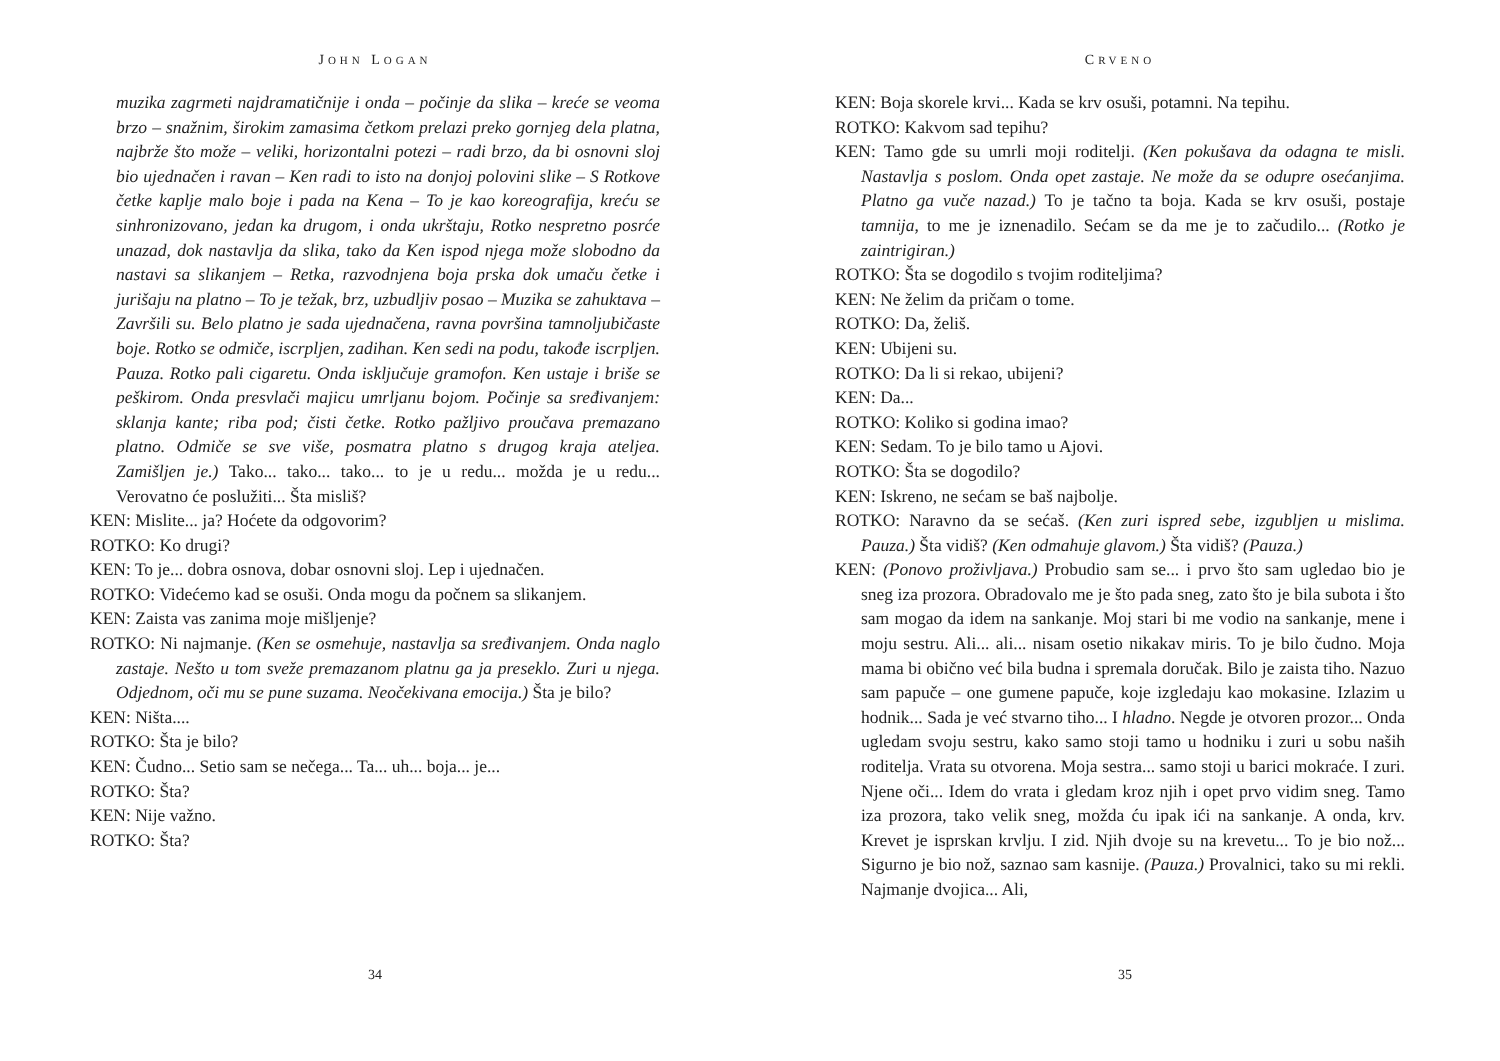JOHN LOGAN
muzika zagrmeti najdramatičnije i onda – počinje da slika – kreće se veoma brzo – snažnim, širokim zamasima četkom prelazi preko gornjeg dela platna, najbrže što može – veliki, horizontalni potezi – radi brzo, da bi osnovni sloj bio ujednačen i ravan – Ken radi to isto na donjoj polovini slike – S Rotkove četke kaplje malo boje i pada na Kena – To je kao koreografija, kreću se sinhronizovano, jedan ka drugom, i onda ukrštaju, Rotko nespretno posrće unazad, dok nastavlja da slika, tako da Ken ispod njega može slobodno da nastavi sa slikanjem – Retka, razvodnjena boja prska dok umaču četke i jurišaju na platno – To je težak, brz, uzbudljiv posao – Muzika se zahuktava – Završili su. Belo platno je sada ujednačena, ravna površina tamnoljubičaste boje. Rotko se odmiče, iscrpljen, zadihan. Ken sedi na podu, takođe iscrpljen. Pauza. Rotko pali cigaretu. Onda isključuje gramofon. Ken ustaje i briše se peškirom. Onda presvlači majicu umrljanu bojom. Počinje sa sređivanjem: sklanja kante; riba pod; čisti četke. Rotko pažljivo proučava premazano platno. Odmiče se sve više, posmatra platno s drugog kraja ateljea. Zamišljen je.) Tako... tako... tako... to je u redu... možda je u redu... Verovatno će poslužiti... Šta misliš?
KEN: Mislite... ja? Hoćete da odgovorim?
ROTKO: Ko drugi?
KEN: To je... dobra osnova, dobar osnovni sloj. Lep i ujednačen.
ROTKO: Videćemo kad se osuši. Onda mogu da počnem sa slikanjem.
KEN: Zaista vas zanima moje mišljenje?
ROTKO: Ni najmanje. (Ken se osmehuje, nastavlja sa sređivanjem. Onda naglo zastaje. Nešto u tom sveže premazanom platnu ga ja preseklo. Zuri u njega. Odjednom, oči mu se pune suzama. Neočekivana emocija.) Šta je bilo?
KEN: Ništa....
ROTKO: Šta je bilo?
KEN: Čudno... Setio sam se nečega... Ta... uh... boja... je...
ROTKO: Šta?
KEN: Nije važno.
ROTKO: Šta?
34
CRVENO
KEN: Boja skorele krvi... Kada se krv osuši, potamni. Na tepihu.
ROTKO: Kakvom sad tepihu?
KEN: Tamo gde su umrli moji roditelji. (Ken pokušava da odagna te misli. Nastavlja s poslom. Onda opet zastaje. Ne može da se odupre osećanjima. Platno ga vuče nazad.) To je tačno ta boja. Kada se krv osuši, postaje tamnija, to me je iznenadilo. Sećam se da me je to začudilo... (Rotko je zaintrigiran.)
ROTKO: Šta se dogodilo s tvojim roditeljima?
KEN: Ne želim da pričam o tome.
ROTKO: Da, želiš.
KEN: Ubijeni su.
ROTKO: Da li si rekao, ubijeni?
KEN: Da...
ROTKO: Koliko si godina imao?
KEN: Sedam. To je bilo tamo u Ajovi.
ROTKO: Šta se dogodilo?
KEN: Iskreno, ne sećam se baš najbolje.
ROTKO: Naravno da se sećaš. (Ken zuri ispred sebe, izgubljen u mislima. Pauza.) Šta vidiš? (Ken odmahuje glavom.) Šta vidiš? (Pauza.)
KEN: (Ponovo proživljava.) Probudio sam se... i prvo što sam ugledao bio je sneg iza prozora. Obradovalo me je što pada sneg, zato što je bila subota i što sam mogao da idem na sankanje. Moj stari bi me vodio na sankanje, mene i moju sestru. Ali... ali... nisam osetio nikakav miris. To je bilo čudno. Moja mama bi obično već bila budna i spremala doručak. Bilo je zaista tiho. Nazuo sam papuče – one gumene papuče, koje izgledaju kao mokasine. Izlazim u hodnik... Sada je već stvarno tiho... I hladno. Negde je otvoren prozor... Onda ugledam svoju sestru, kako samo stoji tamo u hodniku i zuri u sobu naših roditelja. Vrata su otvorena. Moja sestra... samo stoji u barici mokraće. I zuri. Njene oči... Idem do vrata i gledam kroz njih i opet prvo vidim sneg. Tamo iza prozora, tako velik sneg, možda ću ipak ići na sankanje. A onda, krv. Krevet je isprskan krvlju. I zid. Njih dvoje su na krevetu... To je bio nož... Sigurno je bio nož, saznao sam kasnije. (Pauza.) Provalnici, tako su mi rekli. Najmanje dvojica... Ali,
35